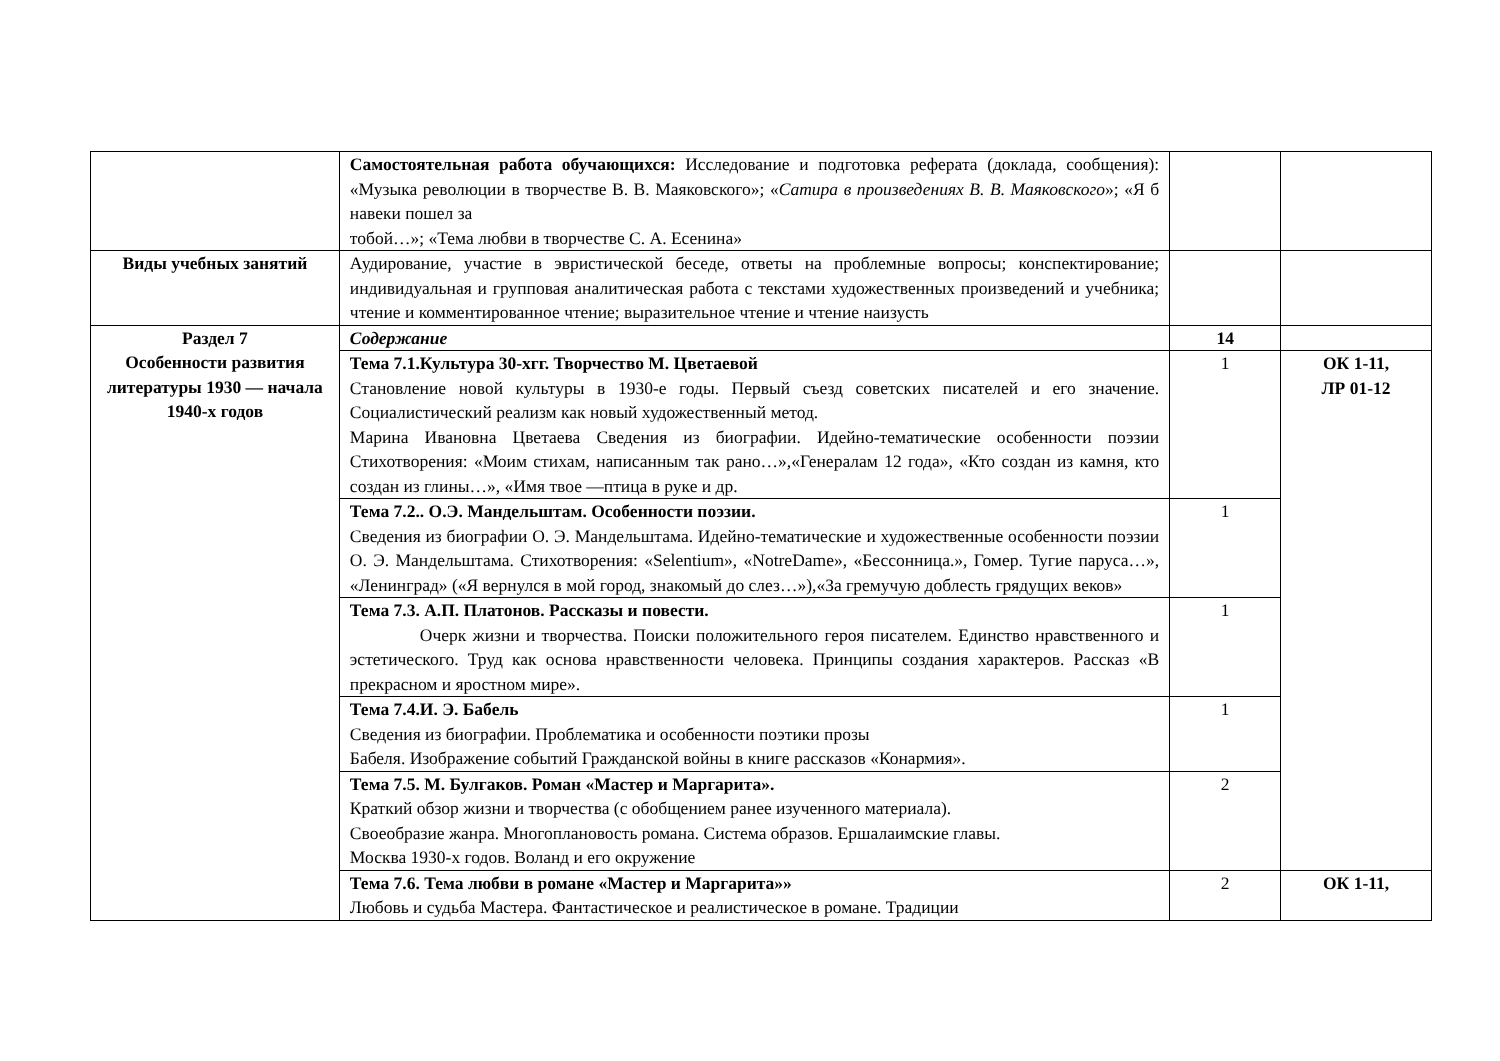| | Самостоятельная работа обучающихся: Исследование и подготовка реферата (доклада, сообщения): «Музыка революции в творчестве В. В. Маяковского»; « Сатира в произведениях В. В. Маяковского »; «Я б навеки пошел за тобой…»; «Тема любви в творчестве С. А. Есенина» | | |
| Виды учебных занятий | Аудирование, участие в эвристической беседе, ответы на проблемные вопросы; конспектирование; индивидуальная и групповая аналитическая работа с текстами художественных произведений и учебника; чтение и комментированное чтение; выразительное чтение и чтение наизусть | | |
| Раздел 7 Особенности развития литературы 1930 — начала 1940-х годов | Содержание | 14 | |
| | Тема 7.1.Культура 30-хгг. Творчество М. Цветаевой Становление новой культуры в 1930-е годы. Первый съезд советских писателей и его значение. Социалистический реализм как новый художественный метод. Марина Ивановна Цветаева Сведения из биографии. Идейно-тематические особенности поэзии Стихотворения: «Моим стихам, написанным так рано…»,«Генералам 12 года», «Кто создан из камня, кто создан из глины…», «Имя твое —птица в руке и др. | 1 | ОК 1-11, ЛР 01-12 |
| | Тема 7.2.. О.Э. Мандельштам. Особенности поэзии. Сведения из биографии О. Э. Мандельштама. Идейно-тематические и художественные особенности поэзии О. Э. Мандельштама. Стихотворения: «Selentium», «NotreDame», «Бессонница.», Гомер. Тугие паруса…», «Ленинград» («Я вернулся в мой город, знакомый до слез…»),«За гремучую доблесть грядущих веков» | 1 | |
| | Тема 7.3. А.П. Платонов. Рассказы и повести. Очерк жизни и творчества. Поиски положительного героя писателем. Единство нравственного и эстетического. Труд как основа нравственности человека. Принципы создания характеров. Рассказ «В прекрасном и яростном мире». | 1 | |
| | Тема 7.4.И. Э. Бабель Сведения из биографии. Проблематика и особенности поэтики прозы Бабеля. Изображение событий Гражданской войны в книге рассказов «Конармия». | 1 | |
| | Тема 7.5. М. Булгаков. Роман «Мастер и Маргарита». Краткий обзор жизни и творчества (с обобщением ранее изученного материала). Своеобразие жанра. Многоплановость романа. Система образов. Ершалаимские главы. Москва 1930-х годов. Воланд и его окружение | 2 | |
| | Тема 7.6. Тема любви в романе «Мастер и Маргарита»» Любовь и судьба Мастера. Фантастическое и реалистическое в романе. Традиции | 2 | ОК 1-11, |